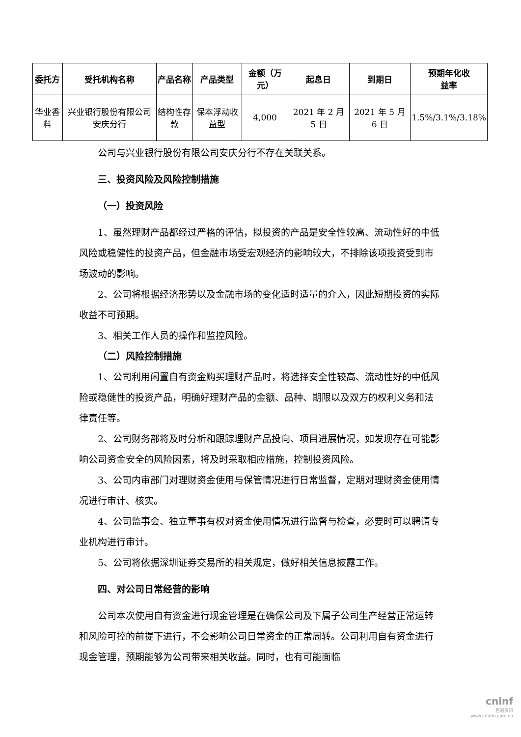| 委托方 | 受托机构名称 | 产品名称 | 产品类型 | 金额（万元） | 起息日 | 到期日 | 预期年化收 益率 |
| --- | --- | --- | --- | --- | --- | --- | --- |
| 华业香料 | 兴业银行股份有限公司安庆分行 | 结构性存款 | 保本浮动收益型 | 4,000 | 2021 年 2 月 5 日 | 2021 年 5 月 6 日 | 1.5%/3.1%/3.18% |
公司与兴业银行股份有限公司安庆分行不存在关联关系。
三、投资风险及风险控制措施
（一）投资风险
1、虽然理财产品都经过严格的评估，拟投资的产品是安全性较高、流动性好的中低风险或稳健性的投资产品，但金融市场受宏观经济的影响较大，不排除该项投资受到市场波动的影响。
2、公司将根据经济形势以及金融市场的变化适时适量的介入，因此短期投资的实际收益不可预期。
3、相关工作人员的操作和监控风险。
（二）风险控制措施
1、公司利用闲置自有资金购买理财产品时，将选择安全性较高、流动性好的中低风险或稳健性的投资产品，明确好理财产品的金额、品种、期限以及双方的权利义务和法律责任等。
2、公司财务部将及时分析和跟踪理财产品投向、项目进展情况，如发现存在可能影响公司资金安全的风险因素，将及时采取相应措施，控制投资风险。
3、公司内审部门对理财资金使用与保管情况进行日常监督，定期对理财资金使用情况进行审计、核实。
4、公司监事会、独立董事有权对资金使用情况进行监督与检查，必要时可以聘请专业机构进行审计。
5、公司将依据深圳证券交易所的相关规定，做好相关信息披露工作。
四、对公司日常经营的影响
公司本次使用自有资金进行现金管理是在确保公司及下属子公司生产经营正常运转和风险可控的前提下进行，不会影响公司日常资金的正常周转。公司利用自有资金进行现金管理，预期能够为公司带来相关收益。同时，也有可能面临
cninf
巨潮资讯
www.cninfo.com.cn